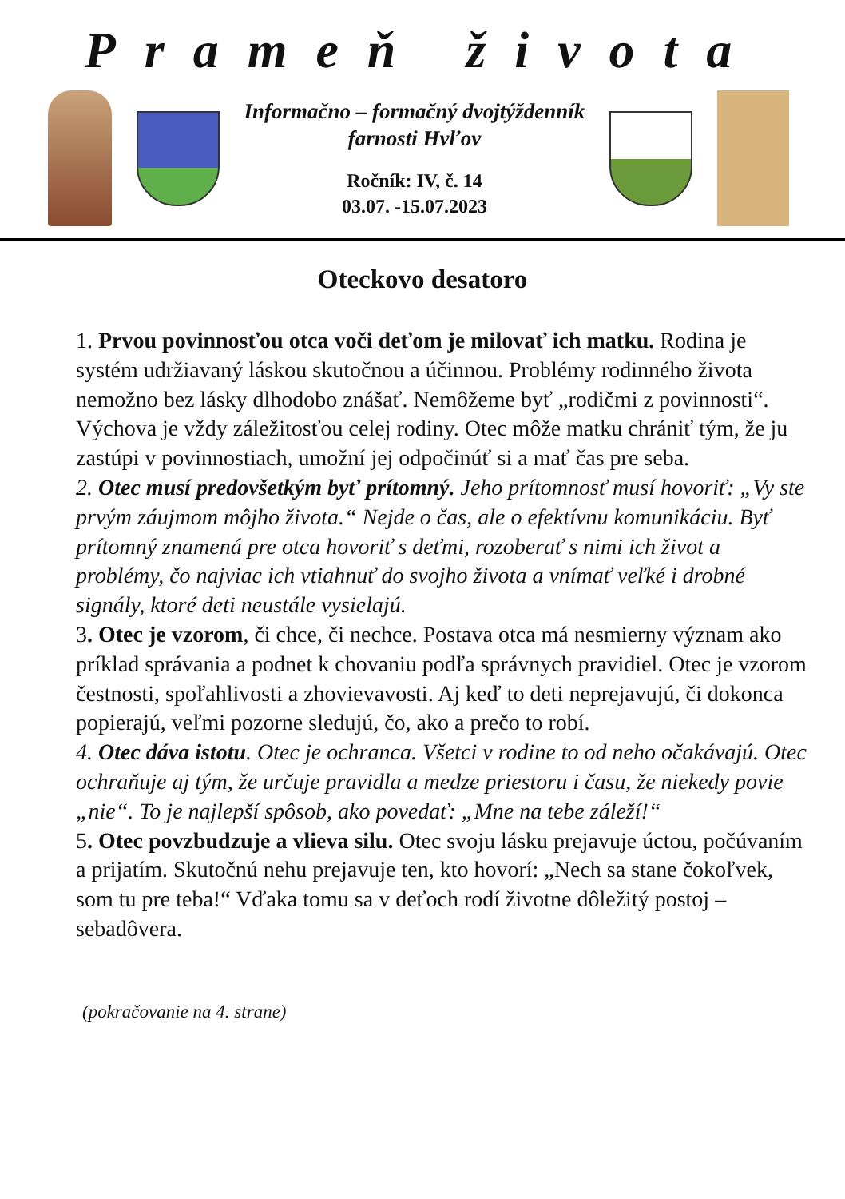Prameň života
Informačno – formačný dvojtýždenník
farnosti Hvľov
Ročník: IV, č. 14
03.07. -15.07.2023
Oteckovo desatoro
1. Prvou povinnosťou otca voči deťom je milovať ich matku. Rodina je systém udržiavaný láskou skutočnou a účinnou. Problémy rodinného života nemožno bez lásky dlhodobo znášať. Nemôžeme byť „rodičmi z povinnosti“. Výchova je vždy záležitosťou celej rodiny. Otec môže matku chrániť tým, že ju zastúpi v povinnostiach, umožní jej odpočinúť si a mať čas pre seba.
2. Otec musí predovšetkým byť prítomný. Jeho prítomnosť musí hovoriť: „Vy ste prvým záujmom môjho života.“ Nejde o čas, ale o efektívnu komunikáciu. Byť prítomný znamená pre otca hovoriť s deťmi, rozoberať s nimi ich život a problémy, čo najviac ich vtiahnuť do svojho života a vnímať veľké i drobné signály, ktoré deti neustále vysielajú.
3. Otec je vzorom, či chce, či nechce. Postava otca má nesmierny význam ako príklad správania a podnet k chovaniu podľa správnych pravidiel. Otec je vzorom čestnosti, spoľahlivosti a zhovievavosti. Aj keď to deti neprejavujú, či dokonca popierajú, veľmi pozorne sledujú, čo, ako a prečo to robí.
4. Otec dáva istotu. Otec je ochranca. Všetci v rodine to od neho očakávajú. Otec ochraňuje aj tým, že určuje pravidla a medze priestoru i času, že niekedy povie „nie“. To je najlepší spôsob, ako povedať: „Mne na tebe záleží!“
5. Otec povzbudzuje a vlieva silu. Otec svoju lásku prejavuje úctou, počúvaním a prijatím. Skutočnú nehu prejavuje ten, kto hovorí: „Nech sa stane čokoľvek, som tu pre teba!“ Vďaka tomu sa v deťoch rodí životne dôležitý postoj – sebadôvera.
(pokračovanie na 4. strane)